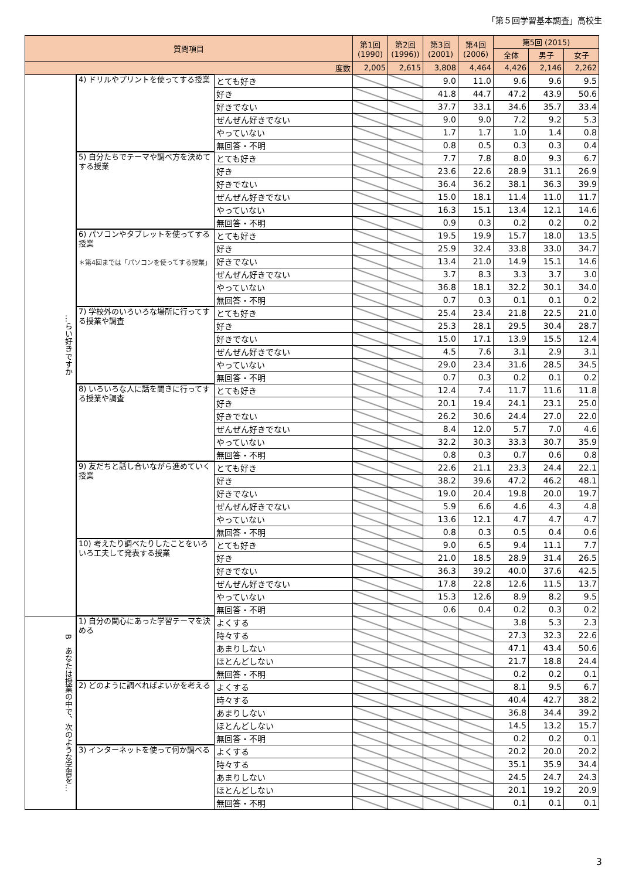「第５回学習基本調査」高校生
| 質問項目 | | | 第1回 (1990) | 第2回 (1996)) | 第3回 (2001) | 第4回 (2006) | 第5回 (2015) | | |
| --- | --- | --- | --- | --- | --- | --- | --- | --- | --- |
| | | | | | | | 全体 | 男子 | 女子 |
| 度数 | | | 2,005 | 2,615 | 3,808 | 4,464 | 4,426 | 2,146 | 2,262 |
| …らい好きですか | 4) ドリルやプリントを使ってする授業 | とても好き | | | 9.0 | 11.0 | 9.6 | 9.6 | 9.5 |
| | | 好き | | | 41.8 | 44.7 | 47.2 | 43.9 | 50.6 |
| | | 好きでない | | | 37.7 | 33.1 | 34.6 | 35.7 | 33.4 |
| | | ぜんぜん好きでない | | | 9.0 | 9.0 | 7.2 | 9.2 | 5.3 |
| | | やっていない | | | 1.7 | 1.7 | 1.0 | 1.4 | 0.8 |
| | | 無回答・不明 | | | 0.8 | 0.5 | 0.3 | 0.3 | 0.4 |
| | 5) 自分たちでテーマや調べ方を決めてする授業 | とても好き | | | 7.7 | 7.8 | 8.0 | 9.3 | 6.7 |
| | | 好き | | | 23.6 | 22.6 | 28.9 | 31.1 | 26.9 |
| | | 好きでない | | | 36.4 | 36.2 | 38.1 | 36.3 | 39.9 |
| | | ぜんぜん好きでない | | | 15.0 | 18.1 | 11.4 | 11.0 | 11.7 |
| | | やっていない | | | 16.3 | 15.1 | 13.4 | 12.1 | 14.6 |
| | | 無回答・不明 | | | 0.9 | 0.3 | 0.2 | 0.2 | 0.2 |
| | 6) パソコンやタブレットを使ってする授業 ＊第4回までは「パソコンを使ってする授業」 | とても好き | | | 19.5 | 19.9 | 15.7 | 18.0 | 13.5 |
| | | 好き | | | 25.9 | 32.4 | 33.8 | 33.0 | 34.7 |
| | | 好きでない | | | 13.4 | 21.0 | 14.9 | 15.1 | 14.6 |
| | | ぜんぜん好きでない | | | 3.7 | 8.3 | 3.3 | 3.7 | 3.0 |
| | | やっていない | | | 36.8 | 18.1 | 32.2 | 30.1 | 34.0 |
| | | 無回答・不明 | | | 0.7 | 0.3 | 0.1 | 0.1 | 0.2 |
| | 7) 学校外のいろいろな場所に行ってする授業や調査 | とても好き | | | 25.4 | 23.4 | 21.8 | 22.5 | 21.0 |
| | | 好き | | | 25.3 | 28.1 | 29.5 | 30.4 | 28.7 |
| | | 好きでない | | | 15.0 | 17.1 | 13.9 | 15.5 | 12.4 |
| | | ぜんぜん好きでない | | | 4.5 | 7.6 | 3.1 | 2.9 | 3.1 |
| | | やっていない | | | 29.0 | 23.4 | 31.6 | 28.5 | 34.5 |
| | | 無回答・不明 | | | 0.7 | 0.3 | 0.2 | 0.1 | 0.2 |
| | 8) いろいろな人に話を聞きに行ってする授業や調査 | とても好き | | | 12.4 | 7.4 | 11.7 | 11.6 | 11.8 |
| | | 好き | | | 20.1 | 19.4 | 24.1 | 23.1 | 25.0 |
| | | 好きでない | | | 26.2 | 30.6 | 24.4 | 27.0 | 22.0 |
| | | ぜんぜん好きでない | | | 8.4 | 12.0 | 5.7 | 7.0 | 4.6 |
| | | やっていない | | | 32.2 | 30.3 | 33.3 | 30.7 | 35.9 |
| | | 無回答・不明 | | | 0.8 | 0.3 | 0.7 | 0.6 | 0.8 |
| | 9) 友だちと話し合いながら進めていく授業 | とても好き | | | 22.6 | 21.1 | 23.3 | 24.4 | 22.1 |
| | | 好き | | | 38.2 | 39.6 | 47.2 | 46.2 | 48.1 |
| | | 好きでない | | | 19.0 | 20.4 | 19.8 | 20.0 | 19.7 |
| | | ぜんぜん好きでない | | | 5.9 | 6.6 | 4.6 | 4.3 | 4.8 |
| | | やっていない | | | 13.6 | 12.1 | 4.7 | 4.7 | 4.7 |
| | | 無回答・不明 | | | 0.8 | 0.3 | 0.5 | 0.4 | 0.6 |
| | 10) 考えたり調べたりしたことをいろいろ工夫して発表する授業 | とても好き | | | 9.0 | 6.5 | 9.4 | 11.1 | 7.7 |
| | | 好き | | | 21.0 | 18.5 | 28.9 | 31.4 | 26.5 |
| | | 好きでない | | | 36.3 | 39.2 | 40.0 | 37.6 | 42.5 |
| | | ぜんぜん好きでない | | | 17.8 | 22.8 | 12.6 | 11.5 | 13.7 |
| | | やっていない | | | 15.3 | 12.6 | 8.9 | 8.2 | 9.5 |
| | | 無回答・不明 | | | 0.6 | 0.4 | 0.2 | 0.3 | 0.2 |
| B あなたは授業の中で、次のような学習を… | 1) 自分の関心にあった学習テーマを決める | よくする | | | | | 3.8 | 5.3 | 2.3 |
| | | 時々する | | | | | 27.3 | 32.3 | 22.6 |
| | | あまりしない | | | | | 47.1 | 43.4 | 50.6 |
| | | ほとんどしない | | | | | 21.7 | 18.8 | 24.4 |
| | | 無回答・不明 | | | | | 0.2 | 0.2 | 0.1 |
| | 2) どのように調べればよいかを考える | よくする | | | | | 8.1 | 9.5 | 6.7 |
| | | 時々する | | | | | 40.4 | 42.7 | 38.2 |
| | | あまりしない | | | | | 36.8 | 34.4 | 39.2 |
| | | ほとんどしない | | | | | 14.5 | 13.2 | 15.7 |
| | | 無回答・不明 | | | | | 0.2 | 0.2 | 0.1 |
| | 3) インターネットを使って何か調べる | よくする | | | | | 20.2 | 20.0 | 20.2 |
| | | 時々する | | | | | 35.1 | 35.9 | 34.4 |
| | | あまりしない | | | | | 24.5 | 24.7 | 24.3 |
| | | ほとんどしない | | | | | 20.1 | 19.2 | 20.9 |
| | | 無回答・不明 | | | | | 0.1 | 0.1 | 0.1 |
3